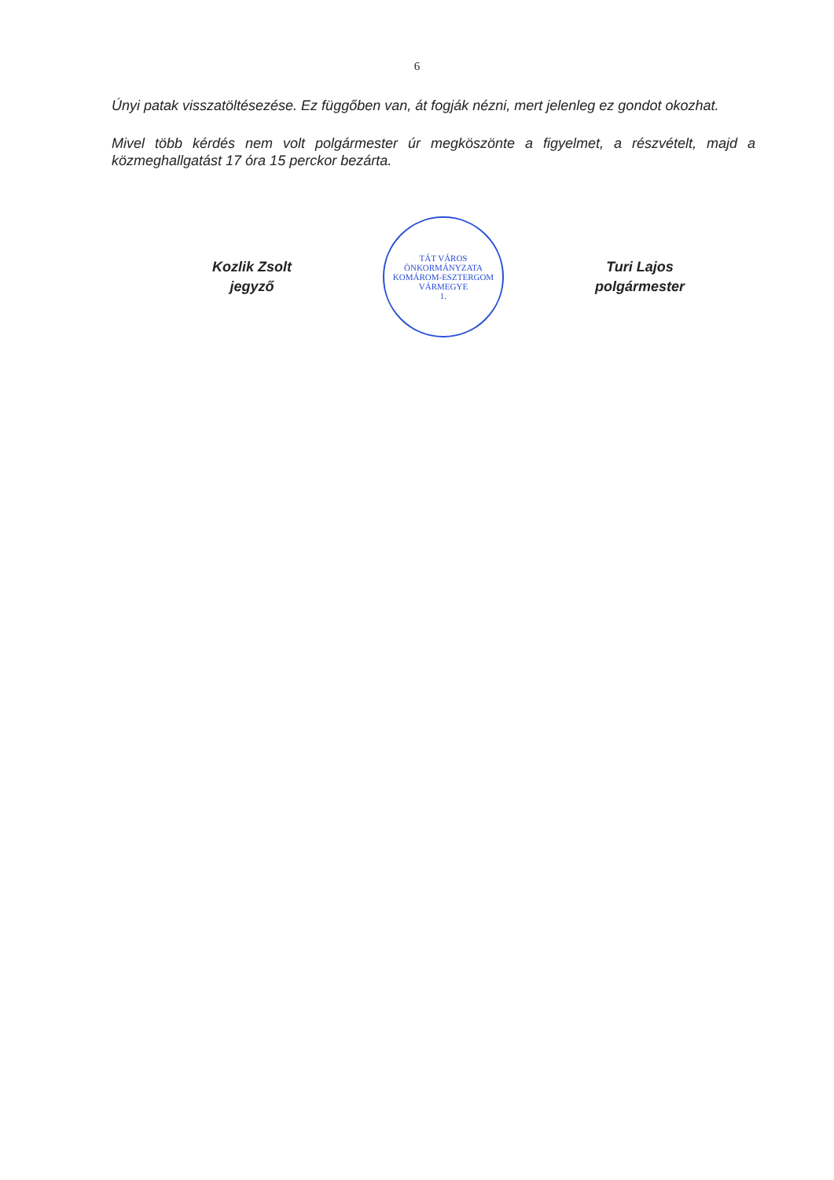6
Únyi patak visszatöltésezése. Ez függőben van, át fogják nézni, mert jelenleg ez gondot okozhat.
Mivel több kérdés nem volt polgármester úr megköszönte a figyelmet, a részvételt, majd a közmeghallgatást 17 óra 15 perckor bezárta.
Kozlik Zsolt
jegyző
TÁT VÁROS ÖNKORMÁNYZATA
KOMÁROM-ESZTERGOM VÁRMEGYE
1.
Turi Lajos
polgármester